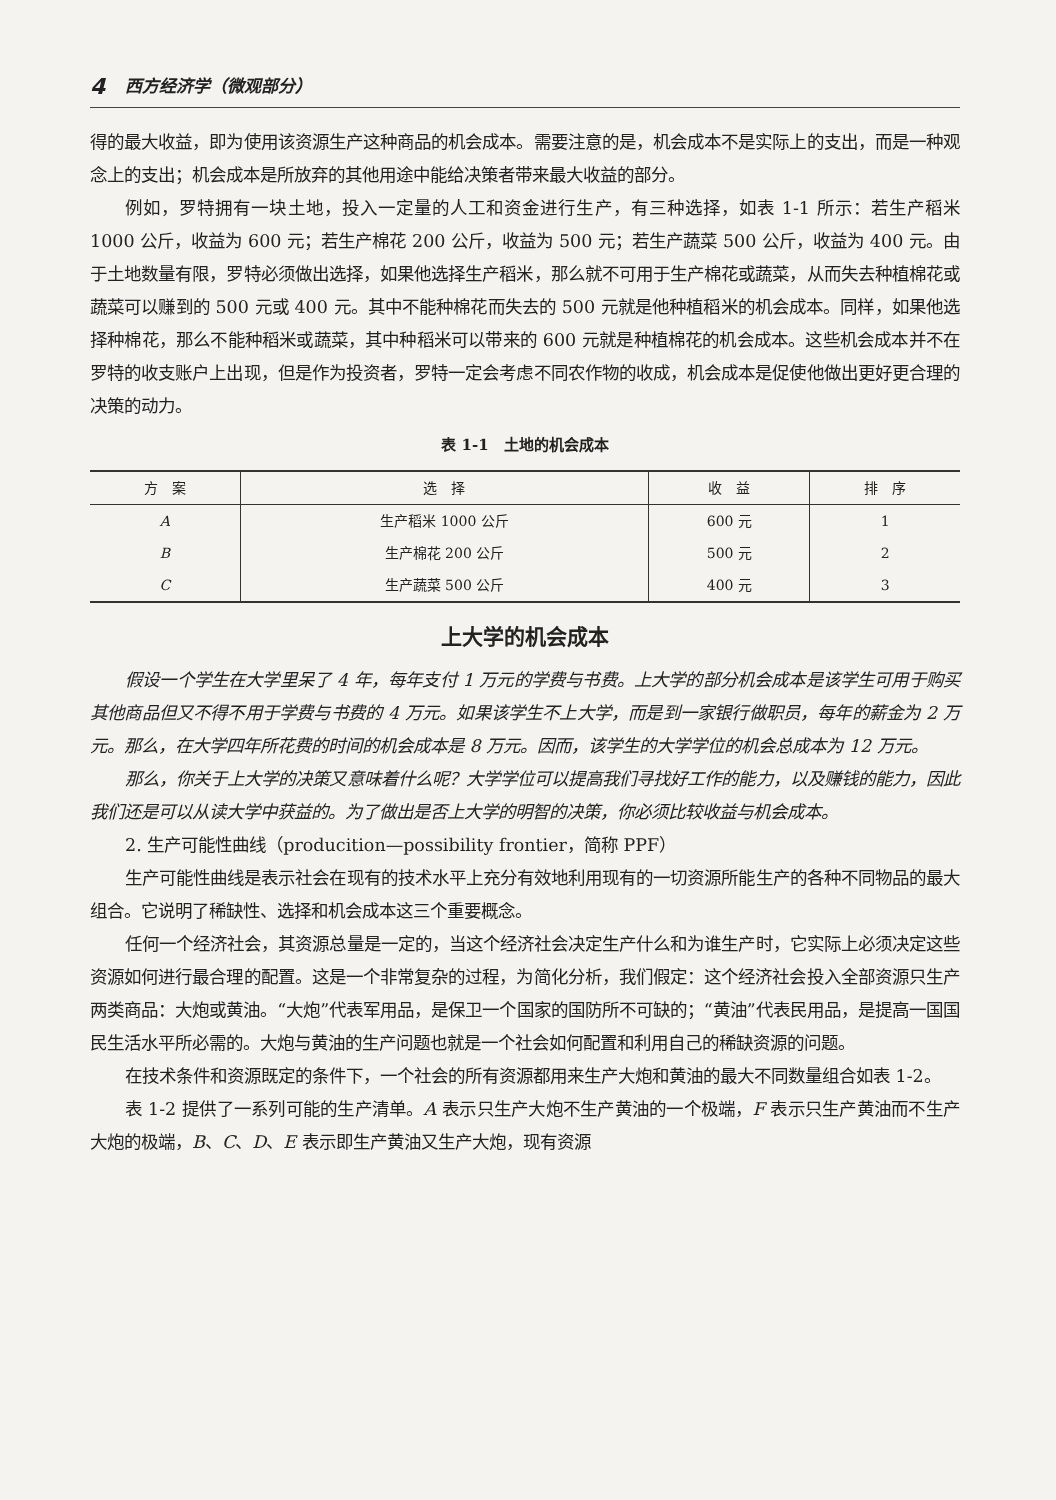4 西方经济学（微观部分）
得的最大收益，即为使用该资源生产这种商品的机会成本。需要注意的是，机会成本不是实际上的支出，而是一种观念上的支出；机会成本是所放弃的其他用途中能给决策者带来最大收益的部分。
例如，罗特拥有一块土地，投入一定量的人工和资金进行生产，有三种选择，如表 1-1 所示：若生产稻米 1000 公斤，收益为 600 元；若生产棉花 200 公斤，收益为 500 元；若生产蔬菜 500 公斤，收益为 400 元。由于土地数量有限，罗特必须做出选择，如果他选择生产稻米，那么就不可用于生产棉花或蔬菜，从而失去种植棉花或蔬菜可以赚到的 500 元或 400 元。其中不能种棉花而失去的 500 元就是他种植稻米的机会成本。同样，如果他选择种棉花，那么不能种稻米或蔬菜，其中种稻米可以带来的 600 元就是种植棉花的机会成本。这些机会成本并不在罗特的收支账户上出现，但是作为投资者，罗特一定会考虑不同农作物的收成，机会成本是促使他做出更好更合理的决策的动力。
表 1-1　土地的机会成本
| 方 案 | 选 择 | 收 益 | 排 序 |
| --- | --- | --- | --- |
| A | 生产稻米 1000 公斤 | 600 元 | 1 |
| B | 生产棉花 200 公斤 | 500 元 | 2 |
| C | 生产蔬菜 500 公斤 | 400 元 | 3 |
上大学的机会成本
假设一个学生在大学里呆了 4 年，每年支付 1 万元的学费与书费。上大学的部分机会成本是该学生可用于购买其他商品但又不得不用于学费与书费的 4 万元。如果该学生不上大学，而是到一家银行做职员，每年的薪金为 2 万元。那么，在大学四年所花费的时间的机会成本是 8 万元。因而，该学生的大学学位的机会总成本为 12 万元。
那么，你关于上大学的决策又意味着什么呢？大学学位可以提高我们寻找好工作的能力，以及赚钱的能力，因此我们还是可以从读大学中获益的。为了做出是否上大学的明智的决策，你必须比较收益与机会成本。
2. 生产可能性曲线（producition—possibility frontier，简称 PPF）
生产可能性曲线是表示社会在现有的技术水平上充分有效地利用现有的一切资源所能生产的各种不同物品的最大组合。它说明了稀缺性、选择和机会成本这三个重要概念。
任何一个经济社会，其资源总量是一定的，当这个经济社会决定生产什么和为谁生产时，它实际上必须决定这些资源如何进行最合理的配置。这是一个非常复杂的过程，为简化分析，我们假定：这个经济社会投入全部资源只生产两类商品：大炮或黄油。“大炮”代表军用品，是保卫一个国家的国防所不可缺的；“黄油”代表民用品，是提高一国国民生活水平所必需的。大炮与黄油的生产问题也就是一个社会如何配置和利用自己的稀缺资源的问题。
在技术条件和资源既定的条件下，一个社会的所有资源都用来生产大炮和黄油的最大不同数量组合如表 1-2。
表 1-2 提供了一系列可能的生产清单。A 表示只生产大炮不生产黄油的一个极端，F 表示只生产黄油而不生产大炮的极端，B、C、D、E 表示即生产黄油又生产大炮，现有资源